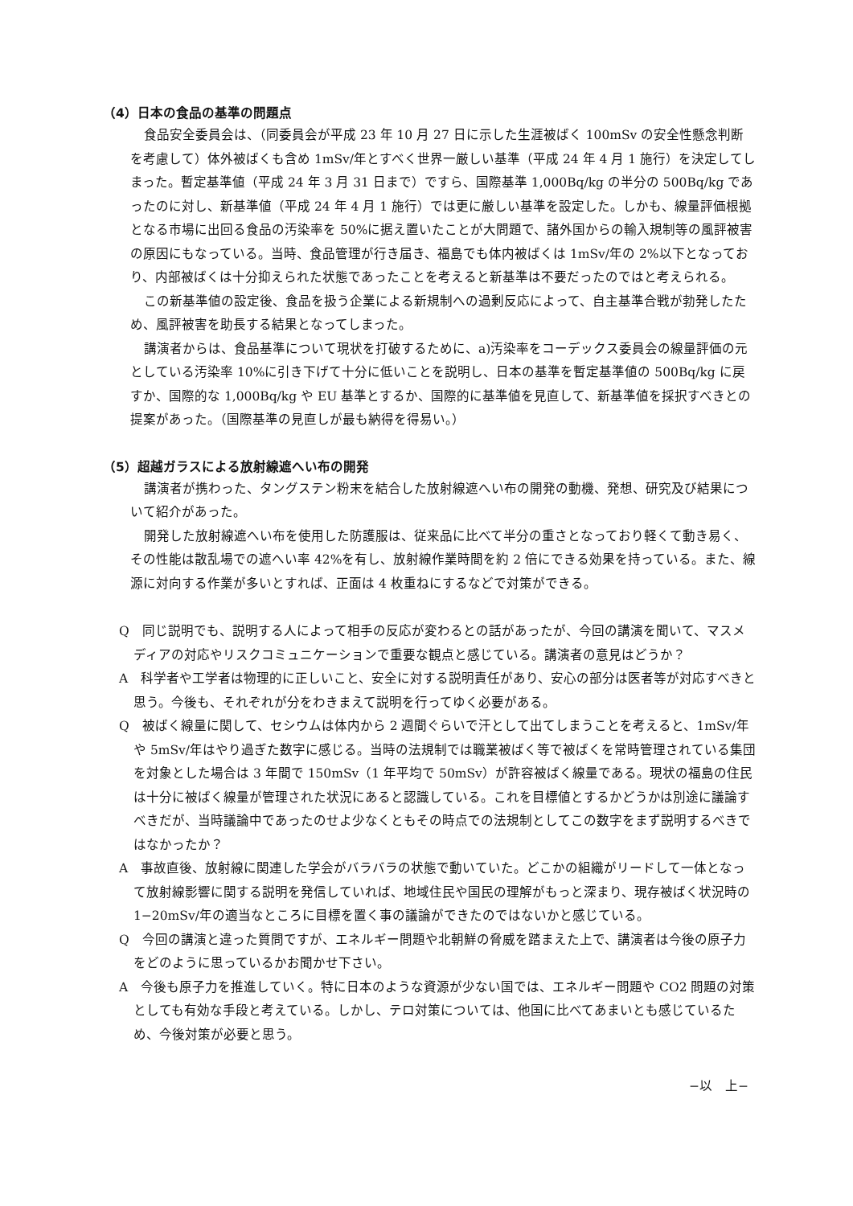（4）日本の食品の基準の問題点
食品安全委員会は、（同委員会が平成 23 年 10 月 27 日に示した生涯被ばく 100mSv の安全性懸念判断を考慮して）体外被ばくも含め 1mSv/年とすべく世界一厳しい基準（平成 24 年 4 月 1 施行）を決定してしまった。暫定基準値（平成 24 年 3 月 31 日まで）ですら、国際基準 1,000Bq/kg の半分の 500Bq/kg であったのに対し、新基準値（平成 24 年 4 月 1 施行）では更に厳しい基準を設定した。しかも、線量評価根拠となる市場に出回る食品の汚染率を 50%に据え置いたことが大問題で、諸外国からの輸入規制等の風評被害の原因にもなっている。当時、食品管理が行き届き、福島でも体内被ばくは 1mSv/年の 2%以下となっており、内部被ばくは十分抑えられた状態であったことを考えると新基準は不要だったのではと考えられる。
この新基準値の設定後、食品を扱う企業による新規制への過剰反応によって、自主基準合戦が勃発したため、風評被害を助長する結果となってしまった。
講演者からは、食品基準について現状を打破するために、a)汚染率をコーデックス委員会の線量評価の元としている汚染率 10%に引き下げて十分に低いことを説明し、日本の基準を暫定基準値の 500Bq/kg に戻すか、国際的な 1,000Bq/kg や EU 基準とするか、国際的に基準値を見直して、新基準値を採択すべきとの提案があった。（国際基準の見直しが最も納得を得易い。）
（5）超越ガラスによる放射線遮へい布の開発
講演者が携わった、タングステン粉末を結合した放射線遮へい布の開発の動機、発想、研究及び結果について紹介があった。
開発した放射線遮へい布を使用した防護服は、従来品に比べて半分の重さとなっており軽くて動き易く、その性能は散乱場での遮へい率 42%を有し、放射線作業時間を約 2 倍にできる効果を持っている。また、線源に対向する作業が多いとすれば、正面は 4 枚重ねにするなどで対策ができる。
Q　同じ説明でも、説明する人によって相手の反応が変わるとの話があったが、今回の講演を聞いて、マスメディアの対応やリスクコミュニケーションで重要な観点と感じている。講演者の意見はどうか？
A　科学者や工学者は物理的に正しいこと、安全に対する説明責任があり、安心の部分は医者等が対応すべきと思う。今後も、それぞれが分をわきまえて説明を行ってゆく必要がある。
Q　被ばく線量に関して、セシウムは体内から 2 週間ぐらいで汗として出てしまうことを考えると、1mSv/年や 5mSv/年はやり過ぎた数字に感じる。当時の法規制では職業被ばく等で被ばくを常時管理されている集団を対象とした場合は 3 年間で 150mSv（1 年平均で 50mSv）が許容被ばく線量である。現状の福島の住民は十分に被ばく線量が管理された状況にあると認識している。これを目標値とするかどうかは別途に議論すべきだが、当時議論中であったのせよ少なくともその時点での法規制としてこの数字をまず説明するべきではなかったか？
A　事故直後、放射線に関連した学会がバラバラの状態で動いていた。どこかの組織がリードして一体となって放射線影響に関する説明を発信していれば、地域住民や国民の理解がもっと深まり、現存被ばく状況時の 1−20mSv/年の適当なところに目標を置く事の議論ができたのではないかと感じている。
Q　今回の講演と違った質問ですが、エネルギー問題や北朝鮮の脅威を踏まえた上で、講演者は今後の原子力をどのように思っているかお聞かせ下さい。
A　今後も原子力を推進していく。特に日本のような資源が少ない国では、エネルギー問題や CO2 問題の対策としても有効な手段と考えている。しかし、テロ対策については、他国に比べてあまいとも感じているため、今後対策が必要と思う。
−以　上−